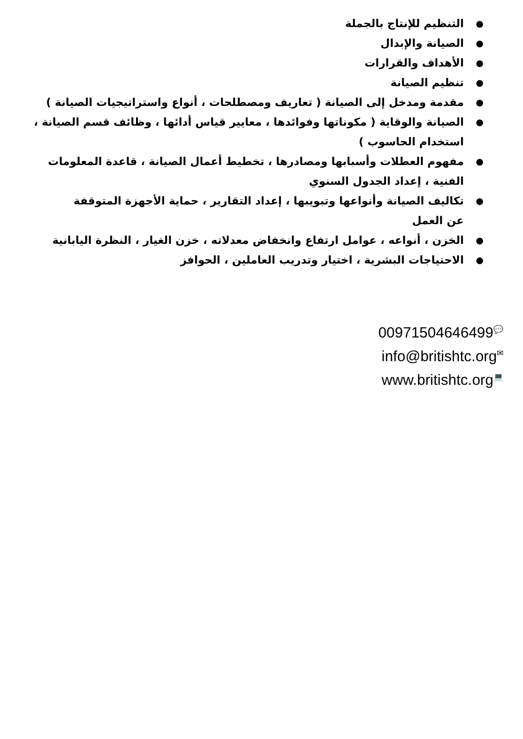● التنظيم للإنتاج بالجملة
● الصيانة والإبدال
● الأهداف والقرارات
● تنظيم الصيانة
● مقدمة ومدخل إلى الصيانة ( تعاريف ومصطلحات ، أنواع واستراتيجيات الصيانة )
● الصيانة والوقاية ( مكوناتها وفوائدها ، معايير قياس أدائها ، وظائف قسم الصيانة ، استخدام الحاسوب )
● مفهوم العطلات وأسبابها ومصادرها ، تخطيط أعمال الصيانة ، قاعدة المعلومات الفنية ، إعداد الجدول السنوي
● تكاليف الصيانة وأنواعها وتبويبها ، إعداد التقارير ، حماية الأجهزة المتوقفة عن العمل
● الخزن ، أنواعه ، عوامل ارتفاع وانخفاض معدلاته ، خزن الغيار ، النظرة اليابانية
● الاحتياجات البشرية ، اختيار وتدريب العاملين ، الحوافز
00971504646499💬
info@britishtc.org✉
www.britishtc.org💻